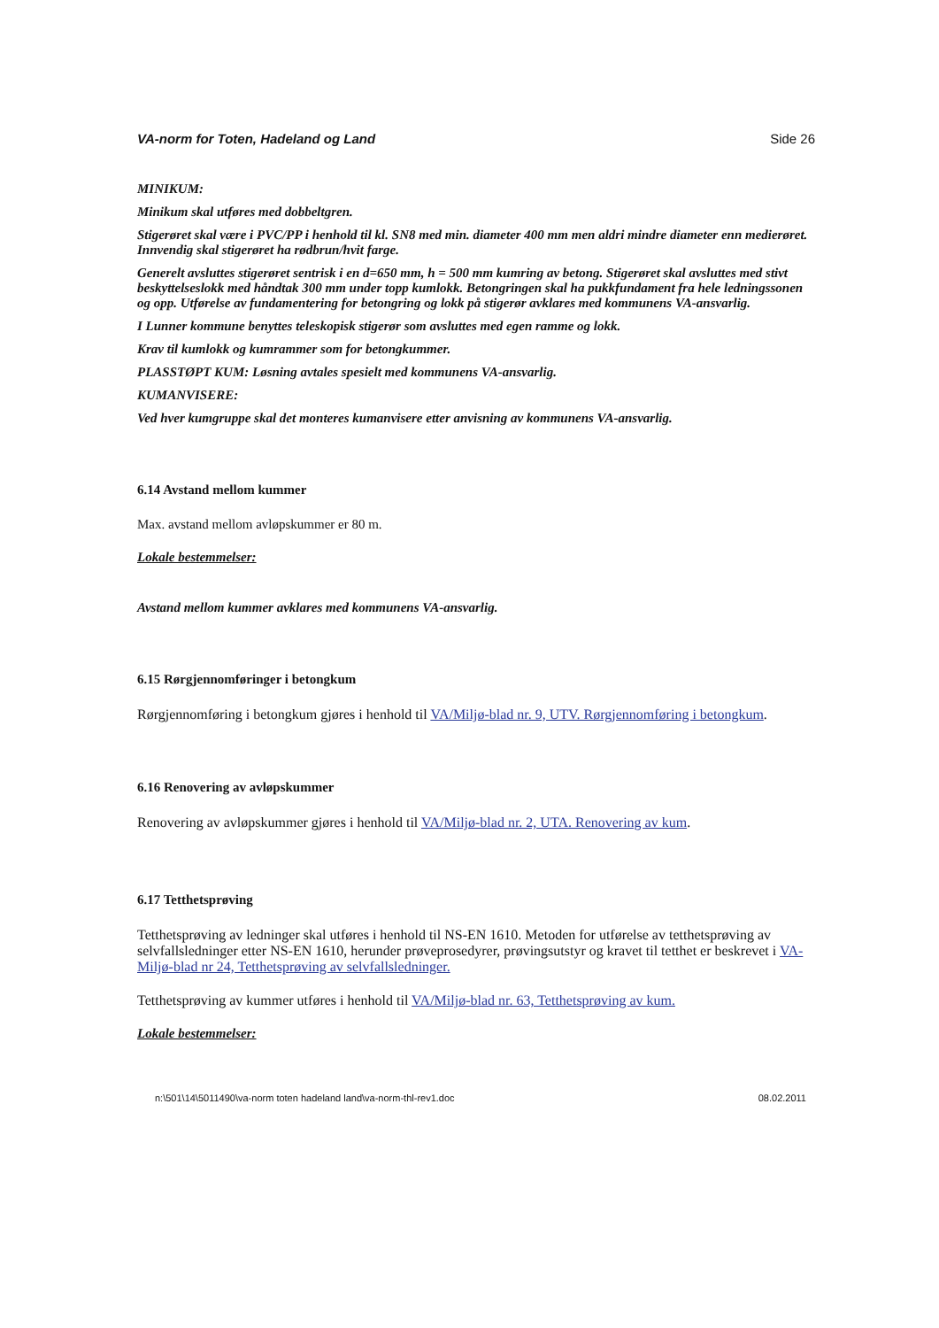VA-norm for Toten, Hadeland og Land Side 26
MINIKUM:
Minikum skal utføres med dobbeltgren.
Stigerøret skal være i PVC/PP i henhold til kl. SN8 med min. diameter 400 mm men aldri mindre diameter enn medierøret. Innvendig skal stigerøret ha rødbrun/hvit farge.
Generelt avsluttes stigerøret sentrisk i en d=650 mm, h = 500 mm kumring av betong. Stigerøret skal avsluttes med stivt beskyttelseslokk med håndtak 300 mm under topp kumlokk. Betongringen skal ha pukkfundament fra hele ledningssonen og opp. Utførelse av fundamentering for betongring og lokk på stigerør avklares med kommunens VA-ansvarlig.
I Lunner kommune benyttes teleskopisk stigerør som avsluttes med egen ramme og lokk.
Krav til kumlokk og kumrammer som for betongkummer.
PLASSTØPT KUM: Løsning avtales spesielt med kommunens VA-ansvarlig.
KUMANVISERE:
Ved hver kumgruppe skal det monteres kumanvisere etter anvisning av kommunens VA-ansvarlig.
6.14 Avstand mellom kummer
Max. avstand mellom avløpskummer er 80 m.
Lokale bestemmelser:
Avstand mellom kummer avklares med kommunens VA-ansvarlig.
6.15 Rørgjennomføringer i betongkum
Rørgjennomføring i betongkum gjøres i henhold til VA/Miljø-blad nr. 9, UTV. Rørgjennomføring i betongkum.
6.16 Renovering av avløpskummer
Renovering av avløpskummer gjøres i henhold til VA/Miljø-blad nr. 2, UTA. Renovering av kum.
6.17 Tetthetsprøving
Tetthetsprøving av ledninger skal utføres i henhold til NS-EN 1610. Metoden for utførelse av tetthetsprøving av selvfallsledninger etter NS-EN 1610, herunder prøveprosedyrer, prøvingsutstyr og kravet til tetthet er beskrevet i VA-Miljø-blad nr 24, Tetthetsprøving av selvfallsledninger.
Tetthetsprøving av kummer utføres i henhold til VA/Miljø-blad nr. 63, Tetthetsprøving av kum.
Lokale bestemmelser:
n:\501\14\5011490\va-norm toten hadeland land\va-norm-thl-rev1.doc 08.02.2011